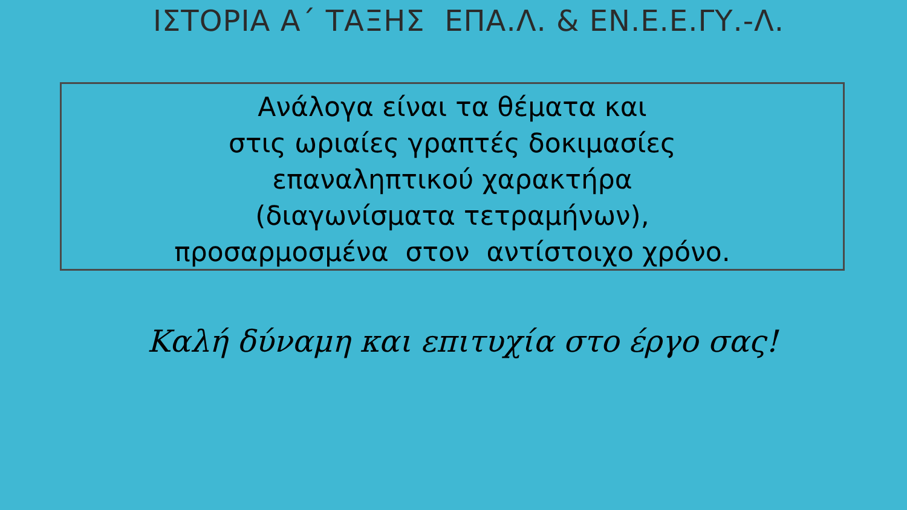ΙΣΤΟΡΙΑ Α΄ ΤΑΞΗΣ ΕΠΑ.Λ. & ΕΝ.Ε.Ε.ΓΥ.-Λ.
Ανάλογα είναι τα θέματα και
στις ωριαίες γραπτές δοκιμασίες
επαναληπτικού χαρακτήρα
(διαγωνίσματα τετραμήνων),
προσαρμοσμένα στον αντίστοιχο χρόνο.
Καλή δύναμη και επιτυχία στο έργο σας!